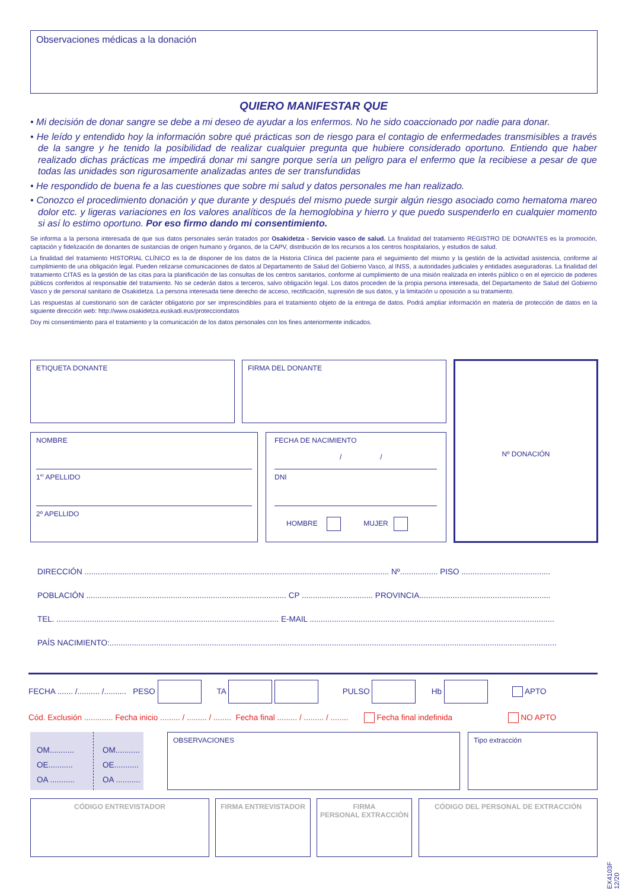Observaciones médicas a la donación
QUIERO MANIFESTAR QUE
• Mi decisión de donar sangre se debe a mi deseo de ayudar a los enfermos. No he sido coaccionado por nadie para donar.
• He leído y entendido hoy la información sobre qué prácticas son de riesgo para el contagio de enfermedades transmisibles a través de la sangre y he tenido la posibilidad de realizar cualquier pregunta que hubiere considerado oportuno. Entiendo que haber realizado dichas prácticas me impedirá donar mi sangre porque sería un peligro para el enfermo que la recibiese a pesar de que todas las unidades son rigurosamente analizadas antes de ser transfundidas
• He respondido de buena fe a las cuestiones que sobre mi salud y datos personales me han realizado.
• Conozco el procedimiento donación y que durante y después del mismo puede surgir algún riesgo asociado como hematoma mareo dolor etc. y ligeras variaciones en los valores analíticos de la hemoglobina y hierro y que puedo suspenderlo en cualquier momento si así lo estimo oportuno. Por eso firmo dando mi consentimiento.
Se informa a la persona interesada de que sus datos personales serán tratados por Osakidetza - Servicio vasco de salud. La finalidad del tratamiento REGISTRO DE DONANTES es la promoción, captación y fidelización de donantes de sustancias de origen humano y órganos, de la CAPV, distribución de los recursos a los centros hospitalarios, y estudios de salud.
La finalidad del tratamiento HISTORIAL CLÍNICO es la de disponer de los datos de la Historia Clínica del paciente para el seguimiento del mismo y la gestión de la actividad asistencia, conforme al cumplimiento de una obligación legal. Pueden relizarse comunicaciones de datos al Departamento de Salud del Gobierno Vasco, al INSS, a autoridades judiciales y entidades aseguradoras. La finalidad del tratamiento CITAS es la gestión de las citas para la planificación de las consultas de los centros sanitarios, conforme al cumplimiento de una misión realizada en interés público o en el ejercicio de poderes públicos conferidos al responsable del tratamiento. No se cederán datos a terceros, salvo obligación legal. Los datos proceden de la propia persona interesada, del Departamento de Salud del Gobierno Vasco y de personal sanitario de Osakidetza. La persona interesada tiene derecho de acceso, rectificación, supresión de sus datos, y la limitación u oposición a su tratamiento.
Las respuestas al cuestionario son de carácter obligatorio por ser imprescindibles para el tratamiento objeto de la entrega de datos. Podrá ampliar información en materia de protección de datos en la siguiente dirección web: http://www.osakidetza.euskadi.eus/protecciondatos
Doy mi consentimiento para el tratamiento y la comunicación de los datos personales con los fines anteriormente indicados.
ETIQUETA DONANTE FIRMA DEL DONANTE Nº DONACIÓN
NOMBRE
1<sup>er</sup> APELLIDO
2º APELLIDO
FECHA DE NACIMIENTO
/ /
DNI
HOMBRE MUJER
DIRECCIÓN ......................................................................................................................................... Nº................. PISO ........................................
POBLACIÓN .......................................................................................... CP ................................ PROVINCIA...........................................................
TEL. .................................................................................................... E-MAIL ..............................................................................................................
PAÍS NACIMIENTO:.........................................................................................................................................................................................................
FECHA ....... /.......... /.......... PESO TA PULSO Hb APTO
Cód. Exclusión ............. Fecha inicio ......... / ......... / ........ Fecha final ......... / ......... / ........ Fecha final indefinida NO APTO
OM...........
OE...........
OA ...........
OM...........
OE...........
OA ...........
OBSERVACIONES Tipo extracción
CÓDIGO ENTREVISTADOR FIRMA ENTREVISTADOR
FIRMA
PERSONAL EXTRACCIÓN
CÓDIGO DEL PERSONAL DE EXTRACCIÓN
EX4103F 12/20